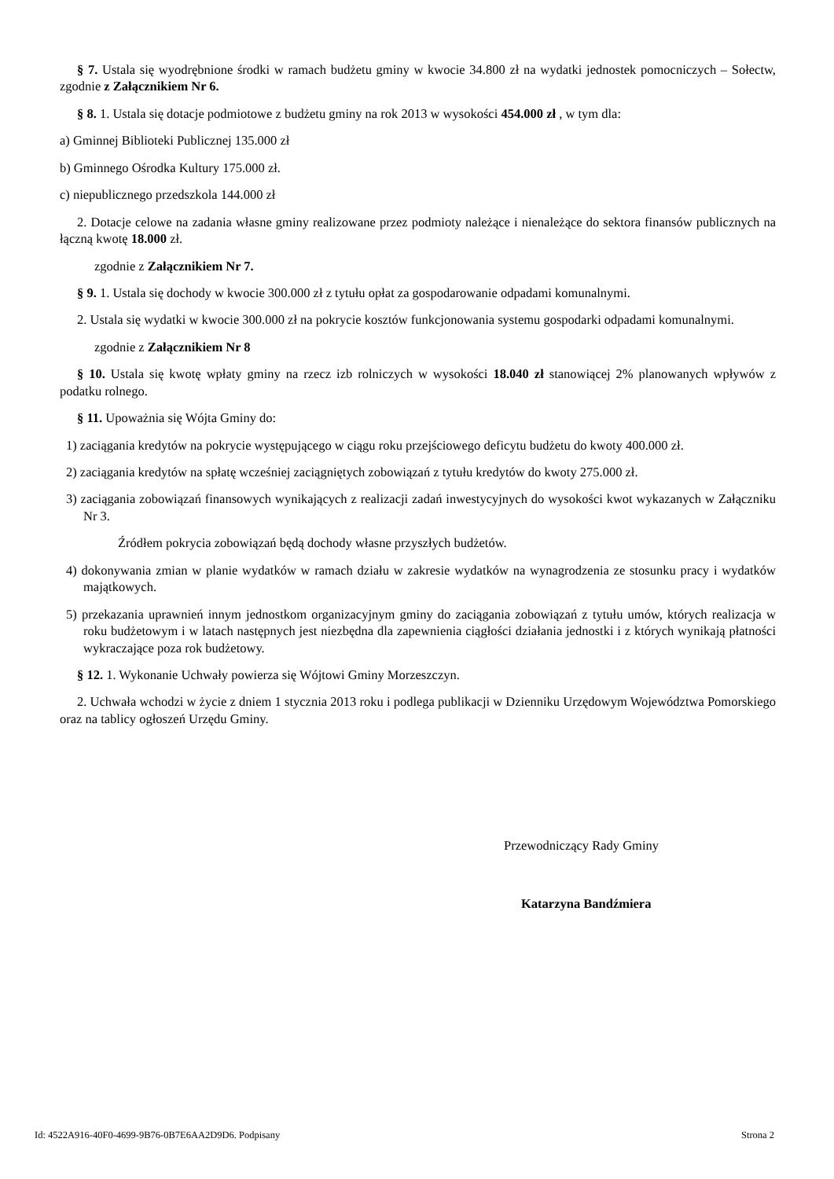§ 7. Ustala się wyodrębnione środki w ramach budżetu gminy w kwocie 34.800 zł na wydatki jednostek pomocniczych – Sołectw, zgodnie z Załącznikiem Nr 6.
§ 8. 1. Ustala się dotacje podmiotowe z budżetu gminy na rok 2013 w wysokości 454.000 zł , w tym dla:
a) Gminnej Biblioteki Publicznej 135.000 zł
b) Gminnego Ośrodka Kultury 175.000 zł.
c) niepublicznego przedszkola 144.000 zł
2. Dotacje celowe na zadania własne gminy realizowane przez podmioty należące i nienależące do sektora finansów publicznych na łączną kwotę 18.000 zł.
zgodnie z Załącznikiem Nr 7.
§ 9. 1. Ustala się dochody w kwocie 300.000 zł z tytułu opłat za gospodarowanie odpadami komunalnymi.
2. Ustala się wydatki w kwocie 300.000 zł na pokrycie kosztów funkcjonowania systemu gospodarki odpadami komunalnymi.
zgodnie z Załącznikiem Nr 8
§ 10. Ustala się kwotę wpłaty gminy na rzecz izb rolniczych w wysokości 18.040 zł stanowiącej 2% planowanych wpływów z podatku rolnego.
§ 11. Upoważnia się Wójta Gminy do:
1) zaciągania kredytów na pokrycie występującego w ciągu roku przejściowego deficytu budżetu do kwoty 400.000 zł.
2) zaciągania kredytów na spłatę wcześniej zaciągniętych zobowiązań z tytułu kredytów do kwoty 275.000 zł.
3) zaciągania zobowiązań finansowych wynikających z realizacji zadań inwestycyjnych do wysokości kwot wykazanych w Załączniku Nr 3.
Źródłem pokrycia zobowiązań będą dochody własne przyszłych budżetów.
4) dokonywania zmian w planie wydatków w ramach działu w zakresie wydatków na wynagrodzenia ze stosunku pracy i wydatków majątkowych.
5) przekazania uprawnień innym jednostkom organizacyjnym gminy do zaciągania zobowiązań z tytułu umów, których realizacja w roku budżetowym i w latach następnych jest niezbędna dla zapewnienia ciągłości działania jednostki i z których wynikają płatności wykraczające poza rok budżetowy.
§ 12. 1. Wykonanie Uchwały powierza się Wójtowi Gminy Morzeszczyn.
2. Uchwała wchodzi w życie z dniem 1 stycznia 2013 roku i podlega publikacji w Dzienniku Urzędowym Województwa Pomorskiego oraz na tablicy ogłoszeń Urzędu Gminy.
Przewodniczący Rady Gminy
Katarzyna Bandźmiera
Id: 4522A916-40F0-4699-9B76-0B7E6AA2D9D6. Podpisany Strona 2